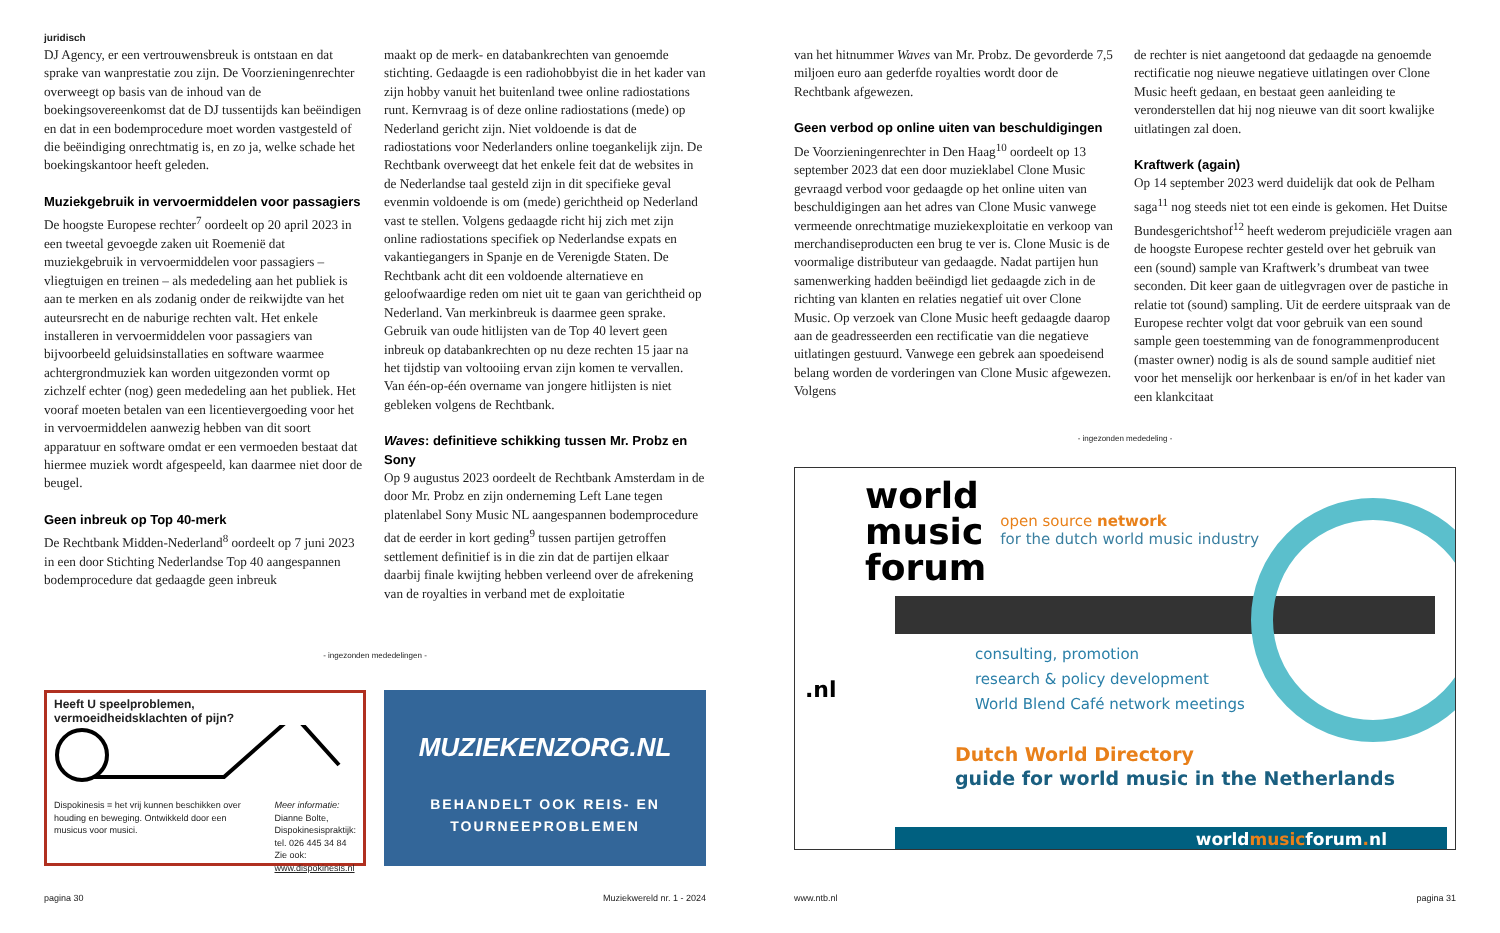juridisch
DJ Agency, er een vertrouwensbreuk is ontstaan en dat sprake van wanprestatie zou zijn. De Voorzieningenrechter overweegt op basis van de inhoud van de boekingsovereenkomst dat de DJ tussentijds kan beëindigen en dat in een bodemprocedure moet worden vastgesteld of die beëindiging onrechtmatig is, en zo ja, welke schade het boekingskantoor heeft geleden.
Muziekgebruik in vervoermiddelen voor passagiers
De hoogste Europese rechter<sup>7</sup> oordeelt op 20 april 2023 in een tweetal gevoegde zaken uit Roemenië dat muziekgebruik in vervoermiddelen voor passagiers – vliegtuigen en treinen – als mededeling aan het publiek is aan te merken en als zodanig onder de reikwijdte van het auteursrecht en de naburige rechten valt. Het enkele installeren in vervoermiddelen voor passagiers van bijvoorbeeld geluidsinstallaties en software waarmee achtergrondmuziek kan worden uitgezonden vormt op zichzelf echter (nog) geen mededeling aan het publiek. Het vooraf moeten betalen van een licentievergoeding voor het in vervoermiddelen aanwezig hebben van dit soort apparatuur en software omdat er een vermoeden bestaat dat hiermee muziek wordt afgespeeld, kan daarmee niet door de beugel.
Geen inbreuk op Top 40-merk
De Rechtbank Midden-Nederland<sup>8</sup> oordeelt op 7 juni 2023 in een door Stichting Nederlandse Top 40 aangespannen bodemprocedure dat gedaagde geen inbreuk
maakt op de merk- en databankrechten van genoemde stichting. Gedaagde is een radiohobbyist die in het kader van zijn hobby vanuit het buitenland twee online radiostations runt. Kernvraag is of deze online radiostations (mede) op Nederland gericht zijn. Niet voldoende is dat de radiostations voor Nederlanders online toegankelijk zijn. De Rechtbank overweegt dat het enkele feit dat de websites in de Nederlandse taal gesteld zijn in dit specifieke geval evenmin voldoende is om (mede) gerichtheid op Nederland vast te stellen. Volgens gedaagde richt hij zich met zijn online radiostations specifiek op Nederlandse expats en vakantiegangers in Spanje en de Verenigde Staten. De Rechtbank acht dit een voldoende alternatieve en geloofwaardige reden om niet uit te gaan van gerichtheid op Nederland. Van merkinbreuk is daarmee geen sprake. Gebruik van oude hitlijsten van de Top 40 levert geen inbreuk op databankrechten op nu deze rechten 15 jaar na het tijdstip van voltooiing ervan zijn komen te vervallen. Van één-op-één overname van jongere hitlijsten is niet gebleken volgens de Rechtbank.
Waves: definitieve schikking tussen Mr. Probz en Sony
Op 9 augustus 2023 oordeelt de Rechtbank Amsterdam in de door Mr. Probz en zijn onderneming Left Lane tegen platenlabel Sony Music NL aangespannen bodemprocedure dat de eerder in kort geding<sup>9</sup> tussen partijen getroffen settlement definitief is in die zin dat de partijen elkaar daarbij finale kwijting hebben verleend over de afrekening van de royalties in verband met de exploitatie
- ingezonden mededelingen -
Heeft U speelproblemen,
vermoeidheidsklachten of pijn?
Dispokinesis = het vrij kunnen beschikken over houding en beweging. Ontwikkeld door een musicus voor musici.
Meer informatie:
Dianne Bolte, Dispokinesispraktijk:
tel. 026 445 34 84
Zie ook: www.dispokinesis.nl
MUZIEKENZORG.NL
BEHANDELT OOK REIS- EN
TOURNEEPROBLEMEN
pagina 30 Muziekwereld nr. 1 - 2024
van het hitnummer Waves van Mr. Probz. De gevorderde 7,5 miljoen euro aan gederfde royalties wordt door de Rechtbank afgewezen.
Geen verbod op online uiten van beschuldigingen
De Voorzieningenrechter in Den Haag<sup>10</sup> oordeelt op 13 september 2023 dat een door muzieklabel Clone Music gevraagd verbod voor gedaagde op het online uiten van beschuldigingen aan het adres van Clone Music vanwege vermeende onrechtmatige muziekexploitatie en verkoop van merchandiseproducten een brug te ver is. Clone Music is de voormalige distributeur van gedaagde. Nadat partijen hun samenwerking hadden beëindigd liet gedaagde zich in de richting van klanten en relaties negatief uit over Clone Music. Op verzoek van Clone Music heeft gedaagde daarop aan de geadresseerden een rectificatie van die negatieve uitlatingen gestuurd. Vanwege een gebrek aan spoedeisend belang worden de vorderingen van Clone Music afgewezen. Volgens
de rechter is niet aangetoond dat gedaagde na genoemde rectificatie nog nieuwe negatieve uitlatingen over Clone Music heeft gedaan, en bestaat geen aanleiding te veronderstellen dat hij nog nieuwe van dit soort kwalijke uitlatingen zal doen.
Kraftwerk (again)
Op 14 september 2023 werd duidelijk dat ook de Pelham saga<sup>11</sup> nog steeds niet tot een einde is gekomen. Het Duitse Bundesgerichtshof<sup>12</sup> heeft wederom prejudiciële vragen aan de hoogste Europese rechter gesteld over het gebruik van een (sound) sample van Kraftwerk’s drumbeat van twee seconden. Dit keer gaan de uitlegvragen over de pastiche in relatie tot (sound) sampling. Uit de eerdere uitspraak van de Europese rechter volgt dat voor gebruik van een sound sample geen toestemming van de fonogrammenproducent (master owner) nodig is als de sound sample auditief niet voor het menselijk oor herkenbaar is en/of in het kader van een klankcitaat
- ingezonden mededeling -
world
music
forum
open source network
for the dutch world music industry
consulting, promotion
research & policy development
World Blend Café network meetings
.nl
Dutch World Directory
guide for world music in the Netherlands
worldmusicforum. nl
www.ntb.nl pagina 31